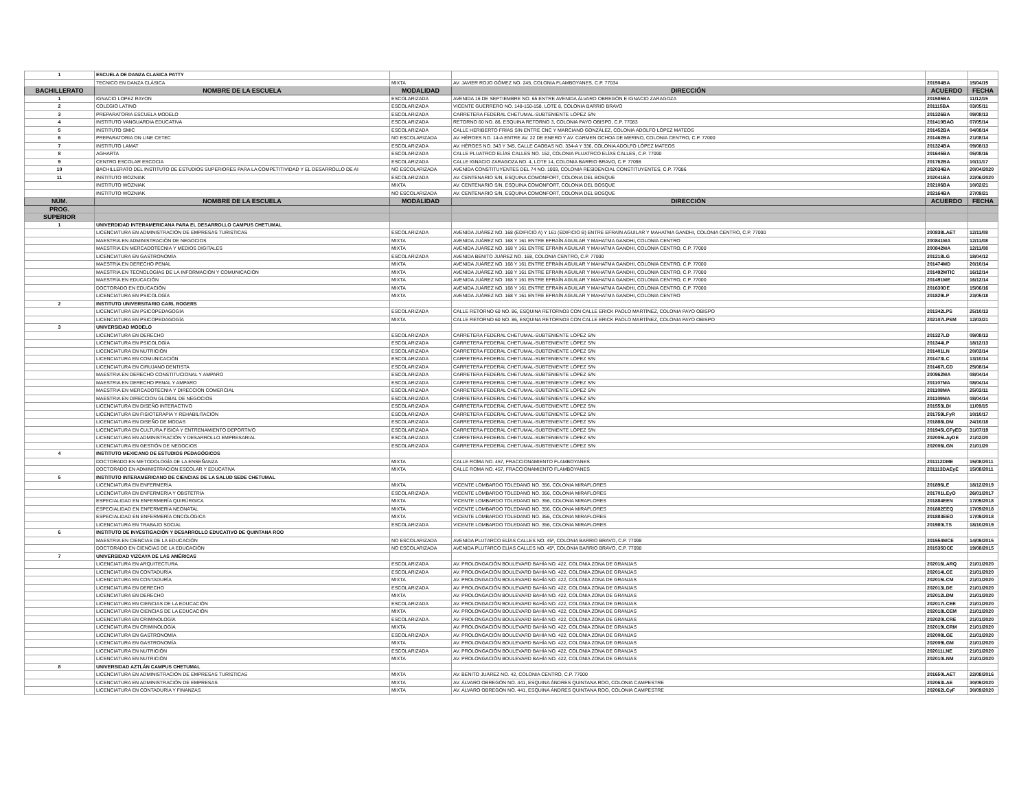| 1 | ESCUELA DE DANZA CLASICA PATTY | | | | |
| | TECNICO EN DANZA CLÁSICA | MIXTA | AV. JAVIER ROJO GÓMEZ NO. 245, COLONIA FLAMBOYANES, C.P. 77034 | 201504BA | 15/04/15 |
| BACHILLERATO | NOMBRE DE LA ESCUELA | MODALIDAD | DIRECCIÓN | ACUERDO | FECHA |
| 1 | IGNACIO LOPEZ RAYON | ESCOLARIZADA | AVENIDA 16 DE SEPTIEMBRE NO. 65 ENTRE AVENIDA ÁLVARO OBREGÓN E IGNACIO ZARAGOZA | 201585BA | 11/12/15 |
| 2 | COLEGIO LATINO | ESCOLARIZADA | VICENTE GUERRERO NO. 148-150-158, LOTE 8, COLONIA BARRIO BRAVO | 201115BA | 03/05/11 |
| 3 | PREPARATORIA ESCUELA MODELO | ESCOLARIZADA | CARRETERA FEDERAL CHETUMAL-SUBTENIENTE LÓPEZ S/N | 201326BA | 09/08/13 |
| 4 | INSTITUTO VANGUARDIA EDUCATIVA | ESCOLARIZADA | RETORNO 60 NO. 86, ESQUINA RETORNO 3, COLONIA PAYO OBISPO, C.P. 77083 | 201410BAG | 07/05/14 |
| 5 | INSTITUTO SMIC | ESCOLARIZADA | CALLE HERIBERTO FRÍAS S/N ENTRE CNC Y MARCIANO GONZÁLEZ, COLONIA ADOLFO LÓPEZ MATEOS | 201452BA | 04/08/14 |
| 6 | PREPARATORIA ON LINE CETEC | NO ESCOLARIZADA | AV. HÉROES NO. 14-A ENTRE AV. 22 DE ENERO Y AV. CARMEN OCHOA DE MERINO, COLONIA CENTRO, C.P. 77000 | 201462BA | 21/08/14 |
| 7 | INSTITUTO LAMAT | ESCOLARIZADA | AV. HÉROES NO. 343 Y 345, CALLE CAOBAS NO. 334-A Y 336, COLONIA ADOLFO LÓPEZ MATEOS | 201324BA | 09/08/13 |
| 8 | AGHARTA | ESCOLARIZADA | CALLE PLUATRCO ELÍAS CALLES NO. 152, COLONIA PLUATRCO ELÍAS CALLES, C.P. 77090 | 201645BA | 05/08/16 |
| 9 | CENTRO ESCOLAR ESCOCIA | ESCOLARIZADA | CALLE IGNACIO ZARAGOZA NO. 4, LOTE 14, COLONIA BARRIO BRAVO, C.P. 77098 | 201762BA | 10/11/17 |
| 10 | BACHILLERATO DEL INSTITUTO DE ESTUDIOS SUPERIORES PARA LA COMPETITIVIDAD Y EL DESARROLLO DE AI | NO ESCOLARIZADA | AVENIDA CONSTITUYENTES DEL 74 NO. 1003, COLONIA RESIDENCIAL CONSTITUYENTES, C.P. 77086 | 202034BA | 20/04/2020 |
| 11 | INSTITUTO WOZNIAK | ESCOLARIZADA | AV. CENTENARIO S/N, ESQUINA COMONFORT, COLONIA DEL BOSQUE | 202041BA | 22/06/2020 |
| | INSTITUTO WOZNIAK | MIXTA | AV. CENTENARIO S/N, ESQUINA COMONFORT, COLONIA DEL BOSQUE | 202106BA | 10/02/21 |
| | INSTITUTO WOZNIAK | NO ESCOLARIZADA | AV. CENTENARIO S/N, ESQUINA COMONFORT, COLONIA DEL BOSQUE | 202164BA | 27/09/21 |
| NÚM. | NOMBRE DE LA ESCUELA | MODALIDAD | DIRECCIÓN | ACUERDO | FECHA |
| PROG. | | | | | |
| SUPERIOR | | | | | |
| 1 | UNIVERDIDAD INTERAMERICANA PARA EL DESARROLLO CAMPUS CHETUMAL | | | | |
| | LICENCIATURA EN ADMINISTRACIÓN DE EMPRESAS TURISTICAS | ESCOLARIZADA | AVENIDA JUÁREZ NO. 168 (EDIFICIO A) Y 161 (EDIFICIO B) ENTRE EFRAÍN AGUILAR Y MAHATMA GANDHI, COLONIA CENTRO, C.P. 77000 | 200838LAET | 12/11/08 |
| | MAESTRIA EN ADMINISTRACIÓN DE NEGOCIOS | MIXTA | AVENIDA JUÁREZ NO. 168 Y 161 ENTRE EFRAÍN AGUILAR Y MAHATMA GANDHI, COLONIA CENTRO | 200841MA | 12/11/08 |
| | MAESTRÍA EN MERCADOTECNIA Y MEDIOS DIGITALES | MIXTA | AVENIDA JUÁREZ NO. 168 Y 161 ENTRE EFRAÍN AGUILAR Y MAHATMA GANDHI, COLONIA CENTRO, C.P. 77000 | 200842MA | 12/11/08 |
| | LICENCIATURA EN GASTRONOMÍA | ESCOLARIZADA | AVENIDA BENITO JUÁREZ NO. 168, COLONIA CENTRO, C.P. 77000 | 201218LG | 18/04/12 |
| | MAESTRÍA EN DERECHO PENAL | MIXTA | AVENIDA JUÁREZ NO. 168 Y 161 ENTRE EFRAÍN AGUILAR Y MAHATMA GANDHI, COLONIA CENTRO, C.P. 77000 | 201474MD | 20/10/14 |
| | MAESTRÍA EN TECNOLOGÍAS DE LA INFORMACIÓN Y COMUNICACIÓN | MIXTA | AVENIDA JUÁREZ NO. 168 Y 161 ENTRE EFRAÍN AGUILAR Y MAHATMA GANDHI, COLONIA CENTRO, C.P. 77000 | 201492MTIC | 16/12/14 |
| | MAESTRÍA EN EDUCACIÓN | MIXTA | AVENIDA JUÁREZ NO. 168 Y 161 ENTRE EFRAÍN AGUILAR Y MAHATMA GANDHI, COLONIA CENTRO, C.P. 77000 | 201491ME | 16/12/14 |
| | DOCTORADO EN EDUCACIÓN | MIXTA | AVENIDA JUÁREZ NO. 168 Y 161 ENTRE EFRAÍN AGUILAR Y MAHATMA GANDHI, COLONIA CENTRO, C.P. 77000 | 201630DE | 15/06/16 |
| | LICENCIATURA EN PSICOLOGÍA | MIXTA | AVENIDA JUÁREZ NO. 168 Y 161 ENTRE EFRAÍN AGUILAR Y MAHATMA GANDHI, COLONIA CENTRO | 201829LP | 23/05/18 |
| 2 | INSTITUTO UNIVERSITARIO CARL ROGERS | | | | |
| | LICENCIATURA EN PSICOPEDAGOGÍA | ESCOLARIZADA | CALLE RETORNO 60 NO. 86, ESQUINA RETORNO3 CON CALLE ERICK PAOLO MARTÍNEZ, COLONIA PAYO OBISPO | 201342LPS | 25/10/13 |
| | LICENCIATURA EN PSICOPEDAGOGÍA | MIXTA | CALLE RETORNO 60 NO. 86, ESQUINA RETORNO3 CON CALLE ERICK PAOLO MARTÍNEZ, COLONIA PAYO OBISPO | 202107LPSM | 12/03/21 |
| 3 | UNIVERSIDAD MODELO | | | | |
| | LICENCIATURA EN DERECHO | ESCOLARIZADA | CARRETERA FEDERAL CHETUMAL-SUBTENIENTE LÓPEZ S/N | 201327LD | 09/08/13 |
| | LICENCIATURA EN PSICOLOGÍA | ESCOLARIZADA | CARRETERA FEDERAL CHETUMAL-SUBTENIENTE LÓPEZ S/N | 201344LP | 18/12/13 |
| | LICENCIATURA EN NUTRICIÓN | ESCOLARIZADA | CARRETERA FEDERAL CHETUMAL-SUBTENIENTE LÓPEZ S/N | 201401LN | 20/03/14 |
| | LICENCIATURA EN COMUNICACIÓN | ESCOLARIZADA | CARRETERA FEDERAL CHETUMAL-SUBTENIENTE LÓPEZ S/N | 201473LC | 13/10/14 |
| | LICENCIATURA EN CIRUJANO DENTISTA | ESCOLARIZADA | CARRETERA FEDERAL CHETUMAL-SUBTENIENTE LÓPEZ S/N | 201467LCD | 25/08/14 |
| | MAESTRIA EN DERECHO CONSTITUCIONAL Y AMPARO | ESCOLARIZADA | CARRETERA FEDERAL CHETUMAL-SUBTENIENTE LÓPEZ S/N | 200962MA | 08/04/14 |
| | MAESTRIA EN DERECHO PENAL Y AMPARO | ESCOLARIZADA | CARRETERA FEDERAL CHETUMAL-SUBTENIENTE LÓPEZ S/N | 201107MA | 08/04/14 |
| | MAESTRIA EN MERCADOTECNIA Y DIRECCION COMERCIAL | ESCOLARIZADA | CARRETERA FEDERAL CHETUMAL-SUBTENIENTE LÓPEZ S/N | 201108MA | 25/03/11 |
| | MAESTRIA EN DIRECCION GLOBAL DE NEGOCIOS | ESCOLARIZADA | CARRETERA FEDERAL CHETUMAL-SUBTENIENTE LÓPEZ S/N | 201109MA | 08/04/14 |
| | LICENCIATURA EN DISEÑO INTERACTIVO | ESCOLARIZADA | CARRETERA FEDERAL CHETUMAL-SUBTENIENTE LÓPEZ S/N | 201553LDI | 11/09/15 |
| | LICENCIATURA EN FISIOTERAPIA Y REHABILITACIÓN | ESCOLARIZADA | CARRETERA FEDERAL CHETUMAL-SUBTENIENTE LÓPEZ S/N | 201759LFyR | 10/10/17 |
| | LICENCIATURA EN DISEÑO DE MODAS | ESCOLARIZADA | CARRETERA FEDERAL CHETUMAL-SUBTENIENTE LÓPEZ S/N | 201888LDM | 24/10/18 |
| | LICENCIATURA EN CULTURA FÍSICA Y ENTRENAMIENTO DEPORTIVO | ESCOLARIZADA | CARRETERA FEDERAL CHETUMAL-SUBTENIENTE LÓPEZ S/N | 201945LCFyED | 31/07/19 |
| | LICENCIATURA EN ADMINISTRACIÓN Y DESARROLLO EMPRESARIAL | ESCOLARIZADA | CARRETERA FEDERAL CHETUMAL-SUBTENIENTE LÓPEZ S/N | 202005LAyDE | 21/02/20 |
| | LICENCIATURA EN GESTIÓN DE NEGOCIOS | ESCOLARIZADA | CARRETERA FEDERAL CHETUMAL-SUBTENIENTE LÓPEZ S/N | 202006LGN | 21/01/20 |
| 4 | INSTITUTO MEXICANO DE ESTUDIOS PEDAGÓGICOS | | | | |
| | DOCTORADO EN METODOLOGÍA DE LA ENSEÑANZA | MIXTA | CALLE ROMA NO. 457, FRACCIONAMIENTO FLAMBOYANES | 201112DME | 15/08/2011 |
| | DOCTORADO EN ADMINISTRACION ESCOLAR Y EDUCATIVA | MIXTA | CALLE ROMA NO. 457, FRACCIONAMIENTO FLAMBOYANES | 201113DAEyE | 15/08/2011 |
| 5 | INSTITUTO INTERAMERICANO DE CIENCIAS DE LA SALUD SEDE CHETUMAL | | | | |
| | LICENCIATURA EN ENFERMERÍA | MIXTA | VICENTE LOMBARDO TOLEDANO NO. 356, COLONIA MIRAFLORES | 201896LE | 18/12/2019 |
| | LICENCIATURA EN ENFERMERÍA Y OBSTETRÍA | ESCOLARIZADA | VICENTE LOMBARDO TOLEDANO NO. 356, COLONIA MIRAFLORES | 201701LEyO | 26/01/2017 |
| | ESPECIALIDAD EN ENFERMERÍA QUIRÚRGICA | MIXTA | VICENTE LOMBARDO TOLEDANO NO. 356, COLONIA MIRAFLORES | 201884EEN | 17/09/2018 |
| | ESPECIALIDAD EN ENFERMERÍA NEONATAL | MIXTA | VICENTE LOMBARDO TOLEDANO NO. 356, COLONIA MIRAFLORES | 201882EEQ | 17/09/2018 |
| | ESPECIALIDAD EN ENFERMERÍA ONCOLÓGICA | MIXTA | VICENTE LOMBARDO TOLEDANO NO. 356, COLONIA MIRAFLORES | 201883EEO | 17/09/2018 |
| | LICENCIATURA EN TRABAJO SOCIAL | ESCOLARIZADA | VICENTE LOMBARDO TOLEDANO NO. 356, COLONIA MIRAFLORES | 201980LTS | 18/10/2019 |
| 6 | INSTITUTO DE INVESTIGACIÓN Y DESARROLLO EDUCATIVO DE QUINTANA ROO | | | | |
| | MAESTRIA EN CIENCIAS DE LA EDUCACIÓN | NO ESCOLARIZADA | AVENIDA PLUTARCO ELÍAS CALLES NO. 45ª, COLONIA BARRIO BRAVO, C.P. 77098 | 201554MCE | 14/09/2015 |
| | DOCTORADO EN CIENCIAS DE LA EDUCACIÓN | NO ESCOLARIZADA | AVENIDA PLUTARCO ELÍAS CALLES NO. 45ª, COLONIA BARRIO BRAVO, C.P. 77098 | 201535DCE | 19/08/2015 |
| 7 | UNIVERSIDAD VIZCAYA DE LAS AMÉRICAS | | | | |
| | LICENCIATURA EN ARQUITECTURA | ESCOLARIZADA | AV. PROLONGACIÓN BOULEVARD BAHÍA NO. 422, COLONIA ZONA DE GRANJAS | 202016LARQ | 21/01/2020 |
| | LICENCIATURA EN CONTADURÍA | ESCOLARIZADA | AV. PROLONGACIÓN BOULEVARD BAHÍA NO. 422, COLONIA ZONA DE GRANJAS | 202014LCE | 21/01/2020 |
| | LICENCIATURA EN CONTADURÍA | MIXTA | AV. PROLONGACIÓN BOULEVARD BAHÍA NO. 422, COLONIA ZONA DE GRANJAS | 202015LCM | 21/01/2020 |
| | LICENCIATURA EN DERECHO | ESCOLARIZADA | AV. PROLONGACIÓN BOULEVARD BAHÍA NO. 422, COLONIA ZONA DE GRANJAS | 202013LDE | 21/01/2020 |
| | LICENCIATURA EN DERECHO | MIXTA | AV. PROLONGACIÓN BOULEVARD BAHÍA NO. 422, COLONIA ZONA DE GRANJAS | 202012LDM | 21/01/2020 |
| | LICENCIATURA EN CIENCIAS DE LA EDUCACIÓN | ESCOLARIZADA | AV. PROLONGACIÓN BOULEVARD BAHÍA NO. 422, COLONIA ZONA DE GRANJAS | 202017LCEE | 21/01/2020 |
| | LICENCIATURA EN CIENCIAS DE LA EDUCACIÓN | MIXTA | AV. PROLONGACIÓN BOULEVARD BAHÍA NO. 422, COLONIA ZONA DE GRANJAS | 202018LCEM | 21/01/2020 |
| | LICENCIATURA EN CRIMINOLOGÍA | ESCOLARIZADA. | AV. PROLONGACIÓN BOULEVARD BAHÍA NO. 422, COLONIA ZONA DE GRANJAS | 202020LCRE | 21/01/2020 |
| | LICENCIATURA EN CRIMINOLOGÍA | MIXTA | AV. PROLONGACIÓN BOULEVARD BAHÍA NO. 422, COLONIA ZONA DE GRANJAS | 202019LCRM | 21/01/2020 |
| | LICENCIATURA EN GASTRONOMÍA | ESCOLARIZADA | AV. PROLONGACIÓN BOULEVARD BAHÍA NO. 422, COLONIA ZONA DE GRANJAS | 202008LGE | 21/01/2020 |
| | LICENCIATURA EN GASTRONOMÍA | MIXTA | AV. PROLONGACIÓN BOULEVARD BAHÍA NO. 422, COLONIA ZONA DE GRANJAS | 202009LGM | 21/01/2020 |
| | LICENCIATURA EN NUTRICIÓN | ESCOLARIZADA | AV. PROLONGACIÓN BOULEVARD BAHÍA NO. 422, COLONIA ZONA DE GRANJAS | 202011LNE | 21/01/2020 |
| | LICENCIATURA EN NUTRICIÓN | MIXTA | AV. PROLONGACIÓN BOULEVARD BAHÍA NO. 422, COLONIA ZONA DE GRANJAS | 202010LNM | 21/01/2020 |
| 8 | UNIVERSIDAD AZTLÁN CAMPUS CHETUMAL | | | | |
| | LICENCIATURA EN ADMINISTRACIÓN DE EMPRESAS TURÍSTICAS | MIXTA | AV. BENITO JUÁREZ NO. 42, COLONIA CENTRO, C.P. 77000 | 201650LAET | 22/08/2016 |
| | LICENCIATURA EN ADMINISTRACIÓN DE EMPRESAS | MIXTA | AV. ÁLVARO OBREGÓN NO. 441, ESQUINA ÁNDRES QUINTANA ROO, COLONIA CAMPESTRE | 202063LAE | 30/09/2020 |
| | LICENCIATURA EN CONTADURÍA Y FINANZAS | MIXTA | AV. ÁLVARO OBREGÓN NO. 441, ESQUINA ÁNDRES QUINTANA ROO, COLONIA CAMPESTRE | 202062LCyF | 30/09/2020 |